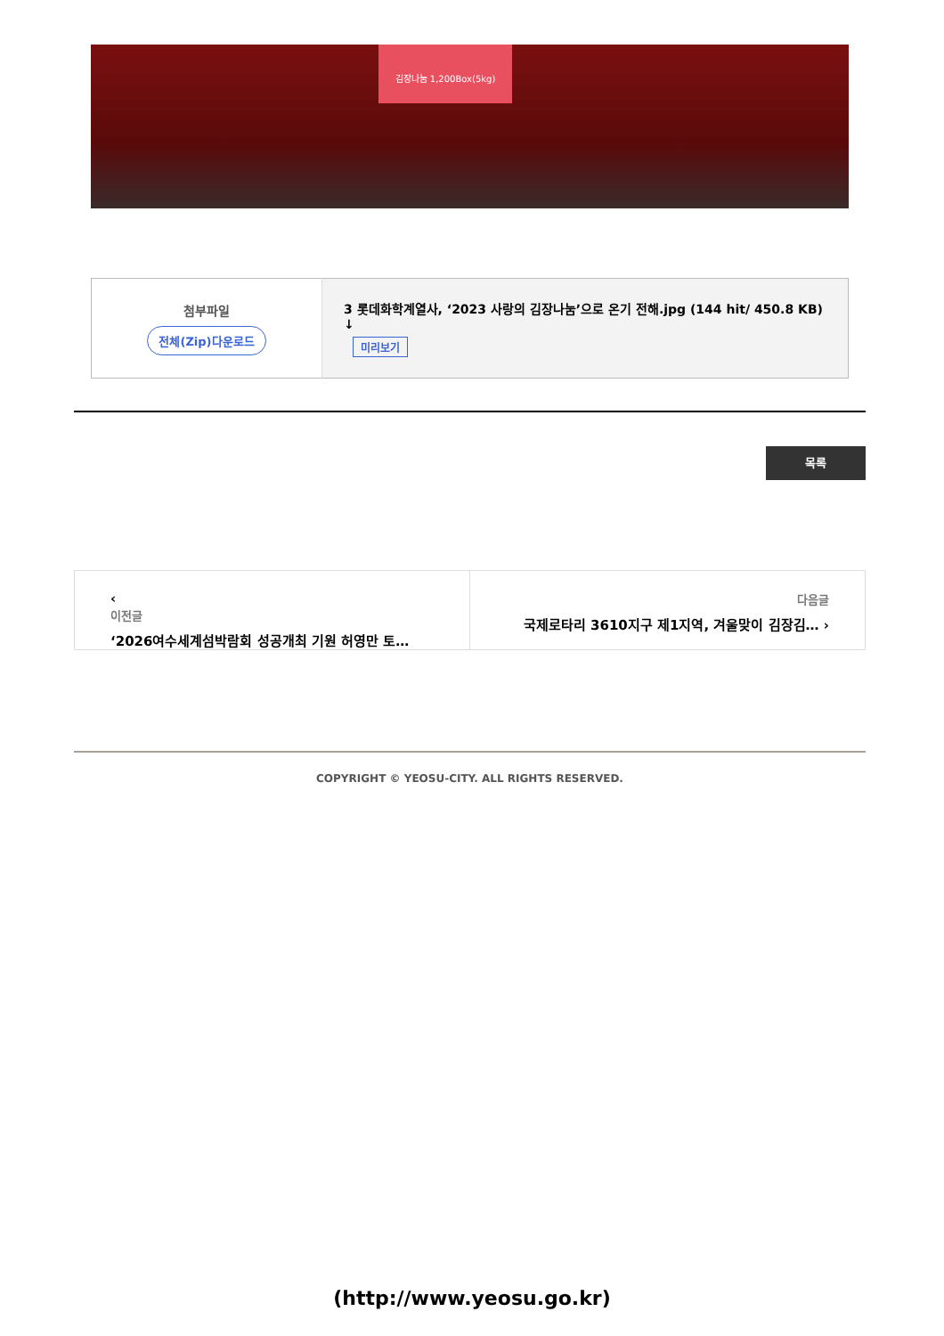김장나눔 1,200Box(5kg)
| 첨부파일 전체(Zip)다운로드 | 3 롯데화학계열사, ‘2023 사랑의 김장나눔’으로 온기 전해.jpg (144 hit/ 450.8 KB) ↓ 미리보기 |
목록
‹
이전글
‘2026여수세계섬박람회 성공개최 기원 허영만 토…
다음글
국제로타리 3610지구 제1지역, 겨울맞이 김장김… ›
COPYRIGHT © YEOSU-CITY. ALL RIGHTS RESERVED.
(http://www.yeosu.go.kr)